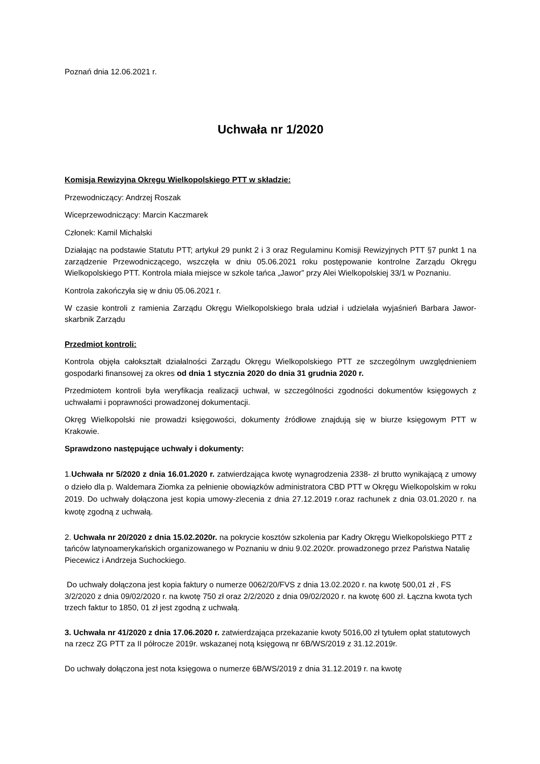Poznań dnia 12.06.2021 r.
Uchwała nr 1/2020
Komisja Rewizyjna Okręgu Wielkopolskiego PTT w składzie:
Przewodniczący: Andrzej Roszak
Wiceprzewodniczący: Marcin Kaczmarek
Członek: Kamil Michalski
Działając na podstawie Statutu PTT; artykuł 29 punkt 2 i 3 oraz Regulaminu Komisji Rewizyjnych PTT §7 punkt 1 na zarządzenie Przewodniczącego, wszczęła w dniu 05.06.2021 roku postępowanie kontrolne Zarządu Okręgu Wielkopolskiego PTT. Kontrola miała miejsce w szkole tańca „Jawor” przy Alei Wielkopolskiej 33/1 w Poznaniu.
Kontrola zakończyła się w dniu 05.06.2021 r.
W czasie kontroli z ramienia Zarządu Okręgu Wielkopolskiego brała udział i udzielała wyjaśnień Barbara Jawor-skarbnik Zarządu
Przedmiot kontroli:
Kontrola objęła całokształt działalności Zarządu Okręgu Wielkopolskiego PTT ze szczególnym uwzględnieniem gospodarki finansowej za okres od dnia 1 stycznia 2020 do dnia 31 grudnia 2020 r.
Przedmiotem kontroli była weryfikacja realizacji uchwał, w szczególności zgodności dokumentów księgowych z uchwałami i poprawności prowadzonej dokumentacji.
Okręg Wielkopolski nie prowadzi księgowości, dokumenty źródłowe znajdują się w biurze księgowym PTT w Krakowie.
Sprawdzono następujące uchwały i dokumenty:
1.Uchwała nr 5/2020 z dnia 16.01.2020 r. zatwierdzająca kwotę wynagrodzenia 2338- zł brutto wynikającą z umowy o dzieło dla p. Waldemara Ziomka za pełnienie obowiązków administratora CBD PTT w Okręgu Wielkopolskim w roku 2019. Do uchwały dołączona jest kopia umowy-zlecenia z dnia 27.12.2019 r.oraz rachunek z dnia 03.01.2020 r. na kwotę zgodną z uchwałą.
2. Uchwała nr 20/2020 z dnia 15.02.2020r. na pokrycie kosztów szkolenia par Kadry Okręgu Wielkopolskiego PTT z tańców latynoamerykańskich organizowanego w Poznaniu w dniu 9.02.2020r. prowadzonego przez Państwa Natalię Piecewicz i Andrzeja Suchockiego.
Do uchwały dołączona jest kopia faktury o numerze 0062/20/FVS z dnia 13.02.2020 r. na kwotę 500,01 zł , FS 3/2/2020 z dnia 09/02/2020 r. na kwotę 750 zł oraz 2/2/2020 z dnia 09/02/2020 r. na kwotę 600 zł. Łączna kwota tych trzech faktur to 1850, 01 zł jest zgodną z uchwałą.
3. Uchwała nr 41/2020 z dnia 17.06.2020 r. zatwierdzająca przekazanie kwoty 5016,00 zł tytułem opłat statutowych na rzecz ZG PTT za II półrocze 2019r. wskazanej notą księgową nr 6B/WS/2019 z 31.12.2019r.
Do uchwały dołączona jest nota księgowa o numerze 6B/WS/2019 z dnia 31.12.2019 r. na kwotę